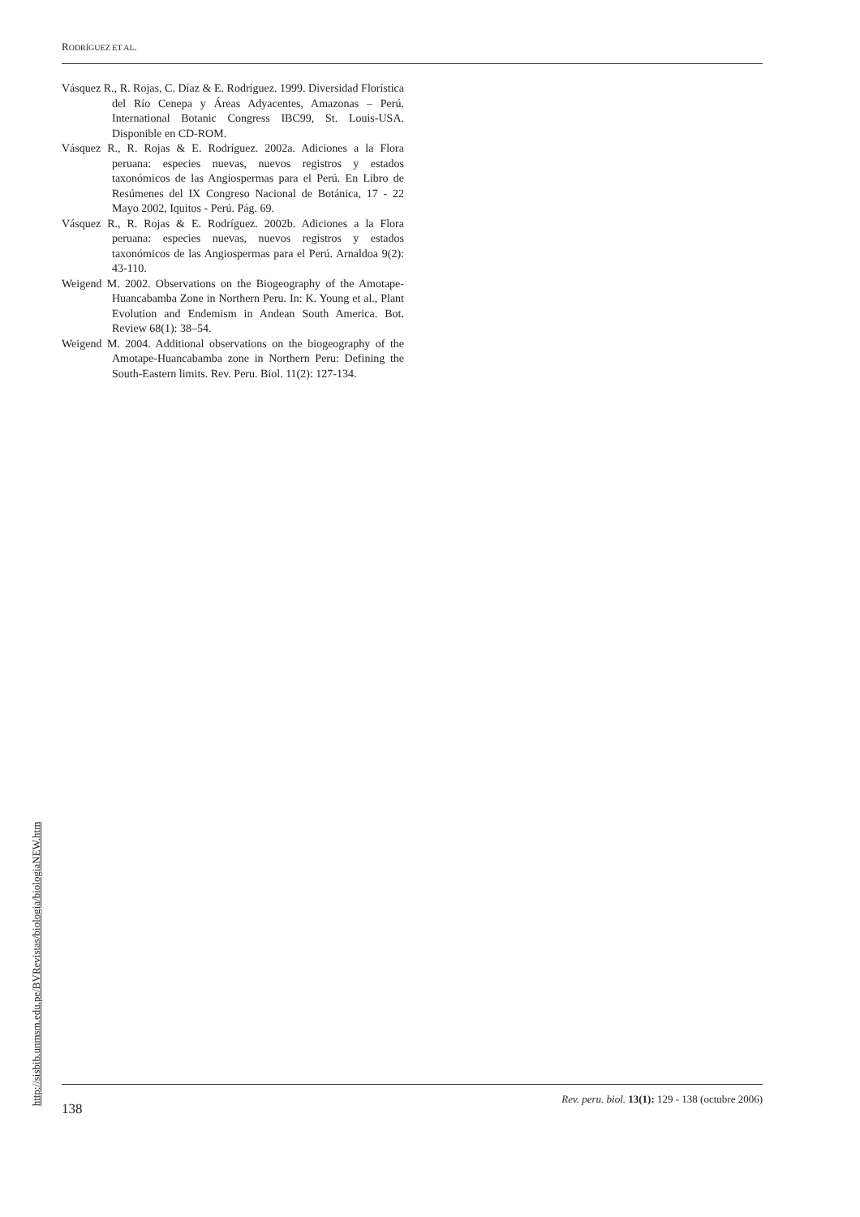RODRÍGUEZ ET AL.
Vásquez R., R. Rojas, C. Díaz & E. Rodríguez. 1999. Diversidad Florística del Río Cenepa y Áreas Adyacentes, Amazonas – Perú. International Botanic Congress IBC99, St. Louis-USA. Disponible en CD-ROM.
Vásquez R., R. Rojas & E. Rodríguez. 2002a. Adiciones a la Flora peruana: especies nuevas, nuevos registros y estados taxonómicos de las Angiospermas para el Perú. En Libro de Resúmenes del IX Congreso Nacional de Botánica, 17 - 22 Mayo 2002, Iquitos - Perú. Pág. 69.
Vásquez R., R. Rojas & E. Rodríguez. 2002b. Adiciones a la Flora peruana: especies nuevas, nuevos registros y estados taxonómicos de las Angiospermas para el Perú. Arnaldoa 9(2): 43-110.
Weigend M. 2002. Observations on the Biogeography of the Amotape-Huancabamba Zone in Northern Peru. In: K. Young et al., Plant Evolution and Endemism in Andean South America. Bot. Review 68(1): 38–54.
Weigend M. 2004. Additional observations on the biogeography of the Amotape-Huancabamba zone in Northern Peru: Defining the South-Eastern limits. Rev. Peru. Biol. 11(2): 127-134.
http://sisbib.unmsm.edu.pe/BVRevistas/biologia/biologiaNEW.htm
138 Rev. peru. biol. 13(1): 129 - 138 (octubre 2006)